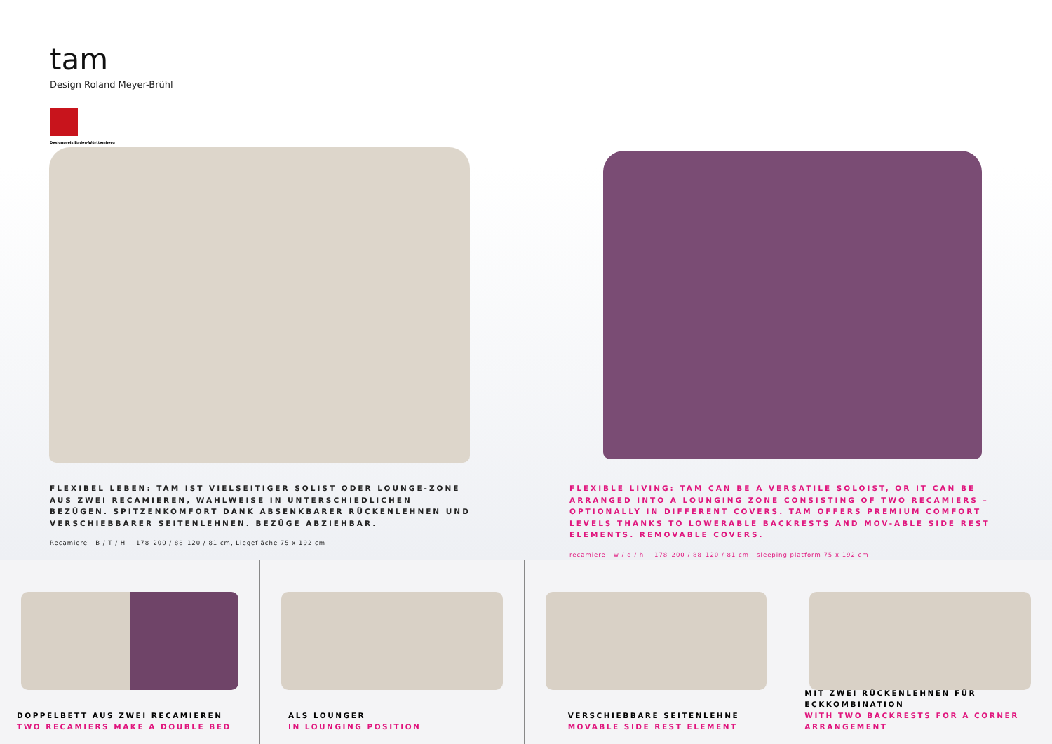tam
Design Roland Meyer-Brühl
Designpreis Baden-Württemberg
FLEXIBEL LEBEN: TAM IST VIELSEITIGER SOLIST ODER LOUNGE-ZONE AUS ZWEI RECAMIEREN, WAHLWEISE IN UNTERSCHIEDLICHEN BEZÜGEN. SPITZENKOMFORT DANK ABSENKBARER RÜCKENLEHNEN UND VERSCHIEBBARER SEITENLEHNEN. BEZÜGE ABZIEHBAR.
Recamiere B / T / H 178–200 / 88–120 / 81 cm, Liegefläche 75 x 192 cm
FLEXIBLE LIVING: TAM CAN BE A VERSATILE SOLOIST, OR IT CAN BE ARRANGED INTO A LOUNGING ZONE CONSISTING OF TWO RECAMIERS – OPTIONALLY IN DIFFERENT COVERS. TAM OFFERS PREMIUM COMFORT LEVELS THANKS TO LOWERABLE BACKRESTS AND MOV-ABLE SIDE REST ELEMENTS. REMOVABLE COVERS.
recamiere w / d / h 178–200 / 88–120 / 81 cm, sleeping platform 75 x 192 cm
DOPPELBETT AUS ZWEI RECAMIEREN
TWO RECAMIERS MAKE A DOUBLE BED
ALS LOUNGER
IN LOUNGING POSITION
VERSCHIEBBARE SEITENLEHNE
MOVABLE SIDE REST ELEMENT
MIT ZWEI RÜCKENLEHNEN FÜR ECKKOMBINATION
WITH TWO BACKRESTS FOR A CORNER ARRANGEMENT